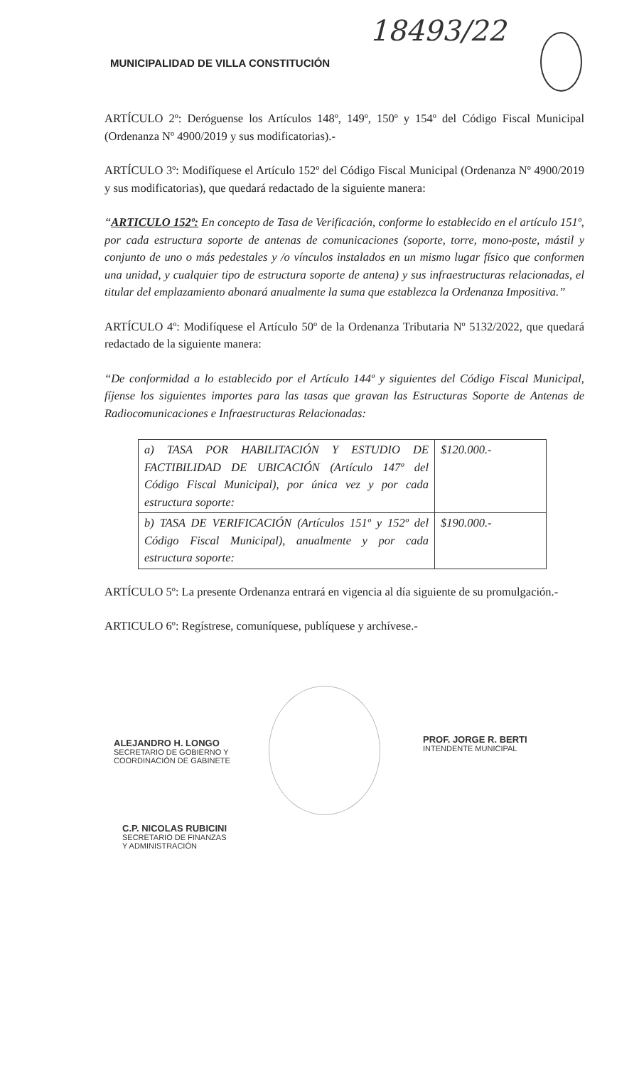MUNICIPALIDAD DE VILLA CONSTITUCIÓN
18493/22
ARTÍCULO 2º: Deróguense los Artículos 148º, 149º, 150º y 154º del Código Fiscal Municipal (Ordenanza Nº 4900/2019 y sus modificatorias).-
ARTÍCULO 3º: Modifíquese el Artículo 152º del Código Fiscal Municipal (Ordenanza Nº 4900/2019 y sus modificatorias), que quedará redactado de la siguiente manera:
“ARTICULO 152º: En concepto de Tasa de Verificación, conforme lo establecido en el artículo 151º, por cada estructura soporte de antenas de comunicaciones (soporte, torre, mono-poste, mástil y conjunto de uno o más pedestales y /o vínculos instalados en un mismo lugar físico que conformen una unidad, y cualquier tipo de estructura soporte de antena) y sus infraestructuras relacionadas, el titular del emplazamiento abonará anualmente la suma que establezca la Ordenanza Impositiva.”
ARTÍCULO 4º: Modifíquese el Artículo 50º de la Ordenanza Tributaria Nº 5132/2022, que quedará redactado de la siguiente manera:
“De conformidad a lo establecido por el Artículo 144º y siguientes del Código Fiscal Municipal, fíjense los siguientes importes para las tasas que gravan las Estructuras Soporte de Antenas de Radiocomunicaciones e Infraestructuras Relacionadas:
| a) TASA POR HABILITACIÓN Y ESTUDIO DE FACTIBILIDAD DE UBICACIÓN (Artículo 147º del Código Fiscal Municipal), por única vez y por cada estructura soporte: | $120.000.- |
| b) TASA DE VERIFICACIÓN (Artículos 151º y 152º del Código Fiscal Municipal), anualmente y por cada estructura soporte: | $190.000.- |
ARTÍCULO 5º: La presente Ordenanza entrará en vigencia al día siguiente de su promulgación.-
ARTICULO 6º: Regístrese, comuníquese, publíquese y archívese.-
ALEJANDRO H. LONGO
SECRETARIO DE GOBIERNO Y
COORDINACIÓN DE GABINETE
PROF. JORGE R. BERTI
INTENDENTE MUNICIPAL
C.P. NICOLAS RUBICINI
SECRETARIO DE FINANZAS
Y ADMINISTRACIÓN